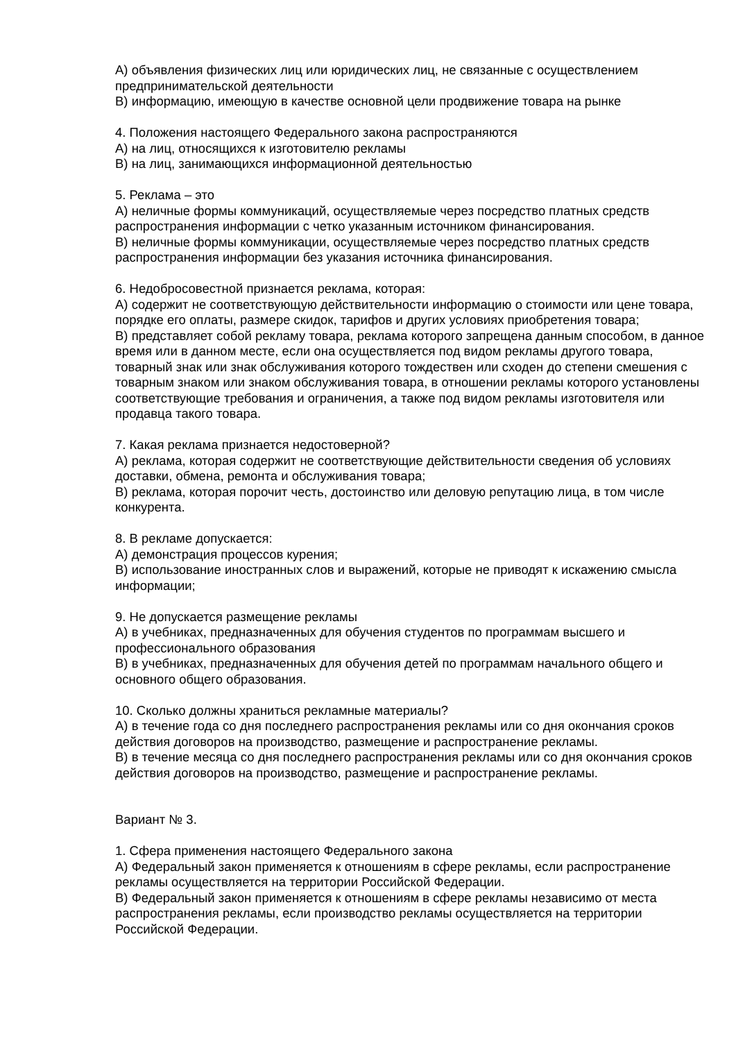А) объявления физических лиц или юридических лиц, не связанные с осуществлением предпринимательской деятельности
В) информацию, имеющую в качестве основной цели продвижение товара на рынке
4. Положения настоящего Федерального закона распространяются
А) на лиц, относящихся к изготовителю рекламы
В) на лиц, занимающихся информационной деятельностью
5. Реклама – это
А) неличные формы коммуникаций, осуществляемые через посредство платных средств распространения информации с четко указанным источником финансирования.
В) неличные формы коммуникации, осуществляемые через посредство платных средств распространения информации без указания источника финансирования.
6. Недобросовестной признается реклама, которая:
А) содержит не соответствующую действительности информацию о стоимости или цене товара, порядке его оплаты, размере скидок, тарифов и других условиях приобретения товара;
В) представляет собой рекламу товара, реклама которого запрещена данным способом, в данное время или в данном месте, если она осуществляется под видом рекламы другого товара, товарный знак или знак обслуживания которого тождествен или сходен до степени смешения с товарным знаком или знаком обслуживания товара, в отношении рекламы которого установлены соответствующие требования и ограничения, а также под видом рекламы изготовителя или продавца такого товара.
7. Какая реклама признается недостоверной?
А) реклама, которая содержит не соответствующие действительности сведения об условиях доставки, обмена, ремонта и обслуживания товара;
В) реклама, которая порочит честь, достоинство или деловую репутацию лица, в том числе конкурента.
8. В рекламе допускается:
А) демонстрация процессов курения;
В) использование иностранных слов и выражений, которые не приводят к искажению смысла информации;
9. Не допускается размещение рекламы
А) в учебниках, предназначенных для обучения студентов по программам высшего и профессионального образования
В) в учебниках, предназначенных для обучения детей по программам начального общего и основного общего образования.
10. Сколько должны храниться рекламные материалы?
А) в течение года со дня последнего распространения рекламы или со дня окончания сроков действия договоров на производство, размещение и распространение рекламы.
В) в течение месяца со дня последнего распространения рекламы или со дня окончания сроков действия договоров на производство, размещение и распространение рекламы.
Вариант № 3.
1. Сфера применения настоящего Федерального закона
А) Федеральный закон применяется к отношениям в сфере рекламы, если распространение рекламы осуществляется на территории Российской Федерации.
В) Федеральный закон применяется к отношениям в сфере рекламы независимо от места распространения рекламы, если производство рекламы осуществляется на территории Российской Федерации.